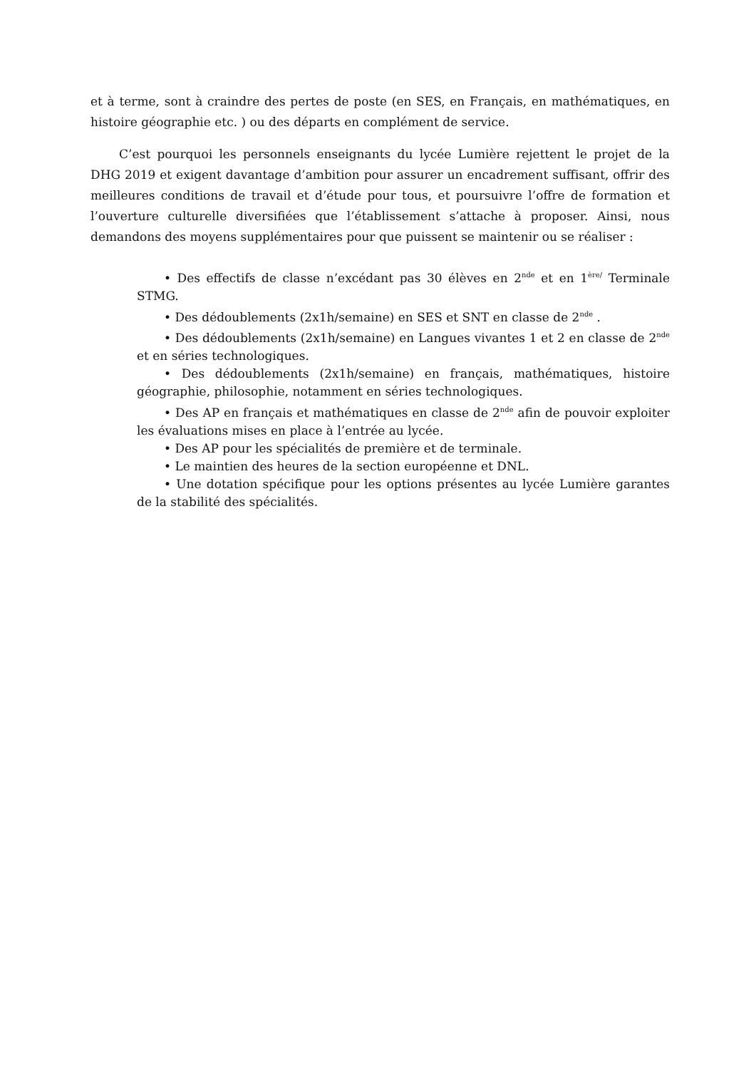et à terme, sont à craindre des pertes de poste (en SES, en Français, en mathématiques, en histoire géographie etc. ) ou des départs en complément de service.
C’est pourquoi les personnels enseignants du lycée Lumière rejettent le projet de la DHG 2019 et exigent davantage d’ambition pour assurer un encadrement suffisant, offrir des meilleures conditions de travail et d’étude pour tous, et poursuivre l’offre de formation et l’ouverture culturelle diversifiées que l’établissement s’attache à proposer. Ainsi, nous demandons des moyens supplémentaires pour que puissent se maintenir ou se réaliser :
• Des effectifs de classe n’excédant pas 30 élèves en 2<sup>nde</sup> et en 1<sup>ère/</sup> Terminale STMG.
• Des dédoublements (2x1h/semaine) en SES et SNT en classe de 2<sup>nde</sup> .
• Des dédoublements (2x1h/semaine) en Langues vivantes 1 et 2 en classe de 2<sup>nde</sup> et en séries technologiques.
• Des dédoublements (2x1h/semaine) en français, mathématiques, histoire géographie, philosophie, notamment en séries technologiques.
• Des AP en français et mathématiques en classe de 2<sup>nde</sup> afin de pouvoir exploiter les évaluations mises en place à l’entrée au lycée.
• Des AP pour les spécialités de première et de terminale.
• Le maintien des heures de la section européenne et DNL.
• Une dotation spécifique pour les options présentes au lycée Lumière garantes de la stabilité des spécialités.